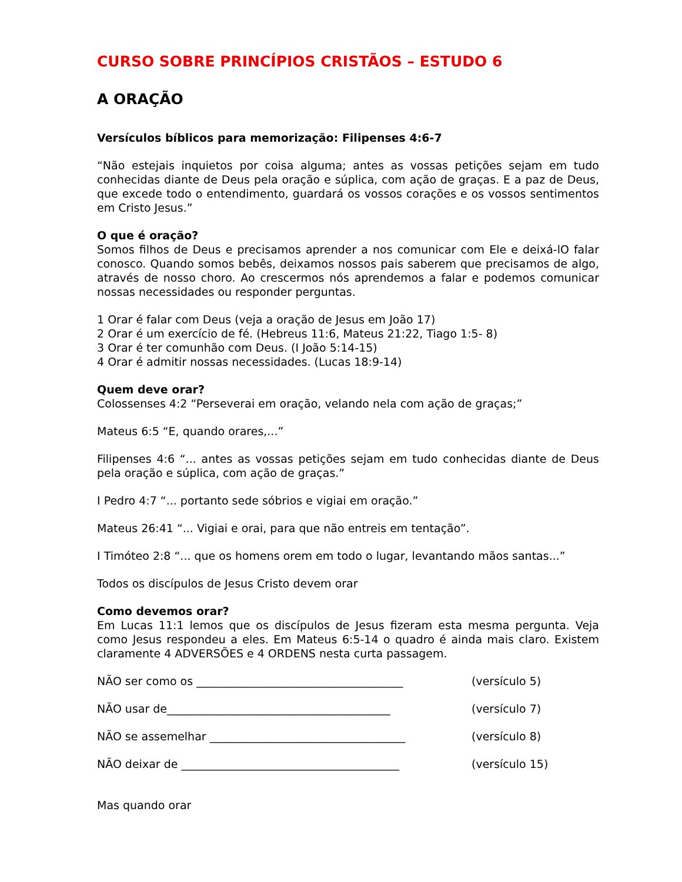CURSO SOBRE PRINCÍPIOS CRISTÃOS – ESTUDO 6
A ORAÇÃO
Versículos bíblicos para memorização: Filipenses 4:6-7
“Não estejais inquietos por coisa alguma; antes as vossas petições sejam em tudo conhecidas diante de Deus pela oração e súplica, com ação de graças. E a paz de Deus, que excede todo o entendimento, guardará os vossos corações e os vossos sentimentos em Cristo Jesus.”
O que é oração?
Somos filhos de Deus e precisamos aprender a nos comunicar com Ele e deixá-lO falar conosco. Quando somos bebês, deixamos nossos pais saberem que precisamos de algo, através de nosso choro. Ao crescermos nós aprendemos a falar e podemos comunicar nossas necessidades ou responder perguntas.
1 Orar é falar com Deus (veja a oração de Jesus em João 17)
2 Orar é um exercício de fé. (Hebreus 11:6, Mateus 21:22, Tiago 1:5- 8)
3 Orar é ter comunhão com Deus. (I João 5:14-15)
4 Orar é admitir nossas necessidades. (Lucas 18:9-14)
Quem deve orar?
Colossenses 4:2 “Perseverai em oração, velando nela com ação de graças;”
Mateus 6:5 “E, quando orares,...”
Filipenses 4:6 “... antes as vossas petições sejam em tudo conhecidas diante de Deus pela oração e súplica, com ação de graças.”
I Pedro 4:7 “... portanto sede sóbrios e vigiai em oração.”
Mateus 26:41 “... Vigiai e orai, para que não entreis em tentação”.
I Timóteo 2:8 “... que os homens orem em todo o lugar, levantando mãos santas...”
Todos os discípulos de Jesus Cristo devem orar
Como devemos orar?
Em Lucas 11:1 lemos que os discípulos de Jesus fizeram esta mesma pergunta. Veja como Jesus respondeu a eles. Em Mateus 6:5-14 o quadro é ainda mais claro. Existem claramente 4 ADVERSÕES e 4 ORDENS nesta curta passagem.
NÃO ser como os _____________________________________ (versículo 5)
NÃO usar de________________________________________ (versículo 7)
NÃO se assemelhar ___________________________________ (versículo 8)
NÃO deixar de _______________________________________ (versículo 15)
Mas quando orar